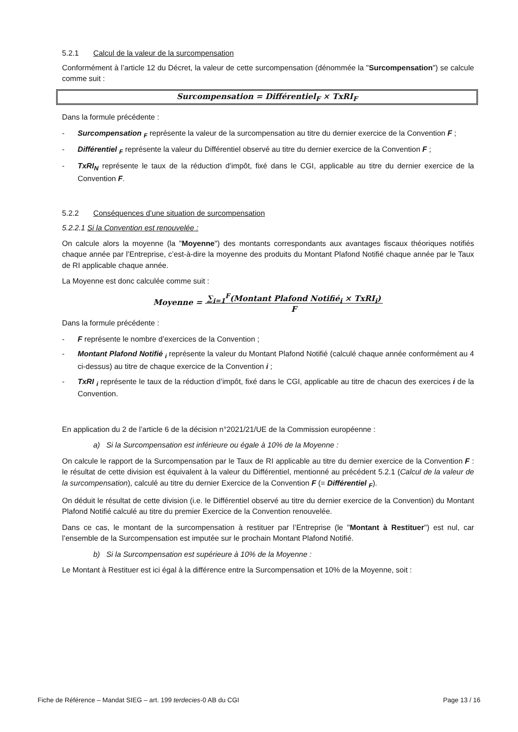5.2.1 Calcul de la valeur de la surcompensation
Conformément à l’article 12 du Décret, la valeur de cette surcompensation (dénommée la "Surcompensation") se calcule comme suit :
Surcompensation = Différentiel<sub>F</sub> × TxRI<sub>F</sub>
Dans la formule précédente :
- Surcompensation <sub>F</sub> représente la valeur de la surcompensation au titre du dernier exercice de la Convention F ;
- Différentiel <sub>F</sub> représente la valeur du Différentiel observé au titre du dernier exercice de la Convention F ;
- TxRI<sub>N</sub> représente le taux de la réduction d’impôt, fixé dans le CGI, applicable au titre du dernier exercice de la Convention F.
5.2.2 Conséquences d’une situation de surcompensation
5.2.2.1 Si la Convention est renouvelée :
On calcule alors la moyenne (la "Moyenne") des montants correspondants aux avantages fiscaux théoriques notifiés chaque année par l’Entreprise, c’est-à-dire la moyenne des produits du Montant Plafond Notifié chaque année par le Taux de RI applicable chaque année.
La Moyenne est donc calculée comme suit :
Moyenne = ∑<sub>i=1</sub><sup>F</sup>(Montant Plafond Notifié<sub>i</sub> × TxRI<sub>i</sub>)
F
Dans la formule précédente :
- F représente le nombre d’exercices de la Convention ;
- Montant Plafond Notifié <sub>i</sub> représente la valeur du Montant Plafond Notifié (calculé chaque année conformément au 4 ci-dessus) au titre de chaque exercice de la Convention i ;
- TxRI <sub>i</sub> représente le taux de la réduction d’impôt, fixé dans le CGI, applicable au titre de chacun des exercices i de la Convention.
En application du 2 de l’article 6 de la décision n°2021/21/UE de la Commission européenne :
a) Si la Surcompensation est inférieure ou égale à 10% de la Moyenne :
On calcule le rapport de la Surcompensation par le Taux de RI applicable au titre du dernier exercice de la Convention F : le résultat de cette division est équivalent à la valeur du Différentiel, mentionné au précédent 5.2.1 (Calcul de la valeur de la surcompensation), calculé au titre du dernier Exercice de la Convention F (= Différentiel <sub>F</sub>).
On déduit le résultat de cette division (i.e. le Différentiel observé au titre du dernier exercice de la Convention) du Montant Plafond Notifié calculé au titre du premier Exercice de la Convention renouvelée.
Dans ce cas, le montant de la surcompensation à restituer par l’Entreprise (le "Montant à Restituer") est nul, car l’ensemble de la Surcompensation est imputée sur le prochain Montant Plafond Notifié.
b) Si la Surcompensation est supérieure à 10% de la Moyenne :
Le Montant à Restituer est ici égal à la différence entre la Surcompensation et 10% de la Moyenne, soit :
Fiche de Référence – Mandat SIEG – art. 199 terdecies-0 AB du CGI Page 13 / 16